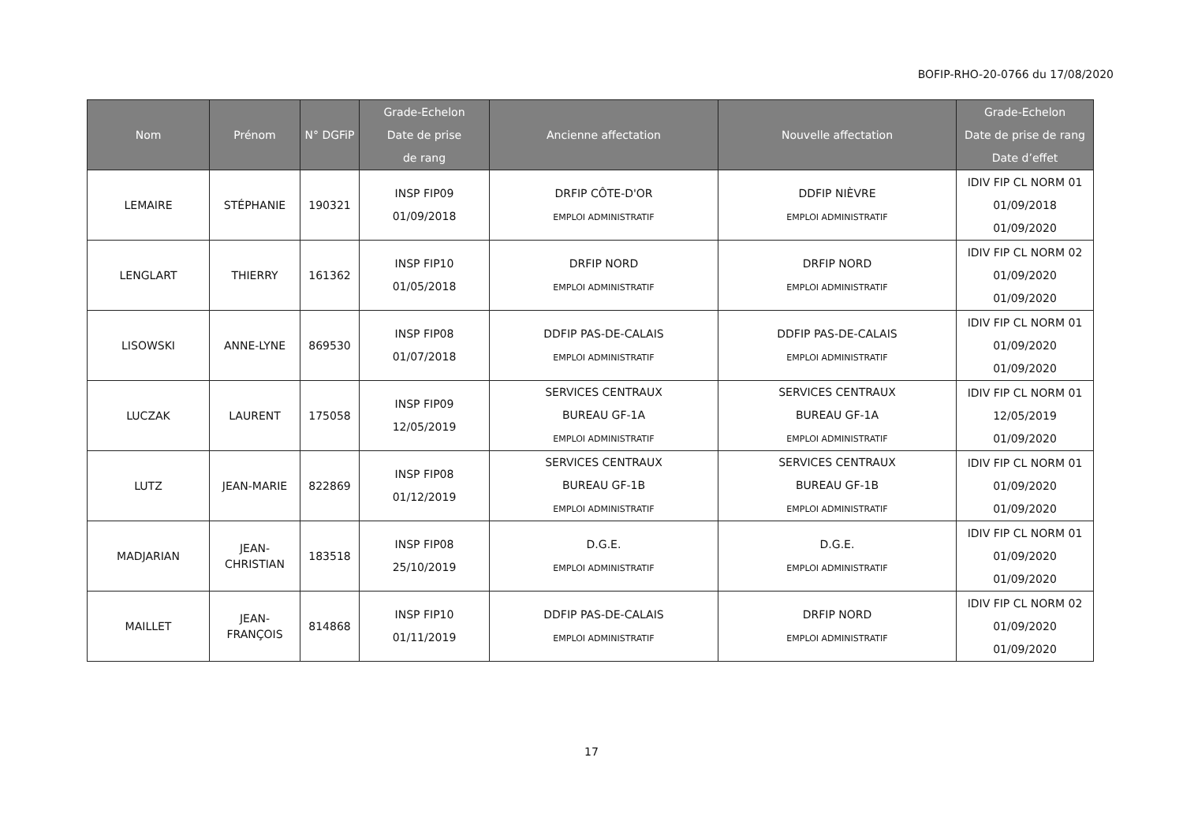BOFIP-RHO-20-0766 du 17/08/2020
| Nom | Prénom | N° DGFiP | Grade-Echelon Date de prise de rang | Ancienne affectation | Nouvelle affectation | Grade-Echelon Date de prise de rang Date d’effet |
| --- | --- | --- | --- | --- | --- | --- |
| LEMAIRE | STÉPHANIE | 190321 | INSP FIP09 01/09/2018 | DRFIP CÔTE-D'OR EMPLOI ADMINISTRATIF | DDFIP NIÈVRE EMPLOI ADMINISTRATIF | IDIV FIP CL NORM 01 01/09/2018 01/09/2020 |
| LENGLART | THIERRY | 161362 | INSP FIP10 01/05/2018 | DRFIP NORD EMPLOI ADMINISTRATIF | DRFIP NORD EMPLOI ADMINISTRATIF | IDIV FIP CL NORM 02 01/09/2020 01/09/2020 |
| LISOWSKI | ANNE-LYNE | 869530 | INSP FIP08 01/07/2018 | DDFIP PAS-DE-CALAIS EMPLOI ADMINISTRATIF | DDFIP PAS-DE-CALAIS EMPLOI ADMINISTRATIF | IDIV FIP CL NORM 01 01/09/2020 01/09/2020 |
| LUCZAK | LAURENT | 175058 | INSP FIP09 12/05/2019 | SERVICES CENTRAUX BUREAU GF-1A EMPLOI ADMINISTRATIF | SERVICES CENTRAUX BUREAU GF-1A EMPLOI ADMINISTRATIF | IDIV FIP CL NORM 01 12/05/2019 01/09/2020 |
| LUTZ | JEAN-MARIE | 822869 | INSP FIP08 01/12/2019 | SERVICES CENTRAUX BUREAU GF-1B EMPLOI ADMINISTRATIF | SERVICES CENTRAUX BUREAU GF-1B EMPLOI ADMINISTRATIF | IDIV FIP CL NORM 01 01/09/2020 01/09/2020 |
| MADJARIAN | JEAN- CHRISTIAN | 183518 | INSP FIP08 25/10/2019 | D.G.E. EMPLOI ADMINISTRATIF | D.G.E. EMPLOI ADMINISTRATIF | IDIV FIP CL NORM 01 01/09/2020 01/09/2020 |
| MAILLET | JEAN- FRANÇOIS | 814868 | INSP FIP10 01/11/2019 | DDFIP PAS-DE-CALAIS EMPLOI ADMINISTRATIF | DRFIP NORD EMPLOI ADMINISTRATIF | IDIV FIP CL NORM 02 01/09/2020 01/09/2020 |
17